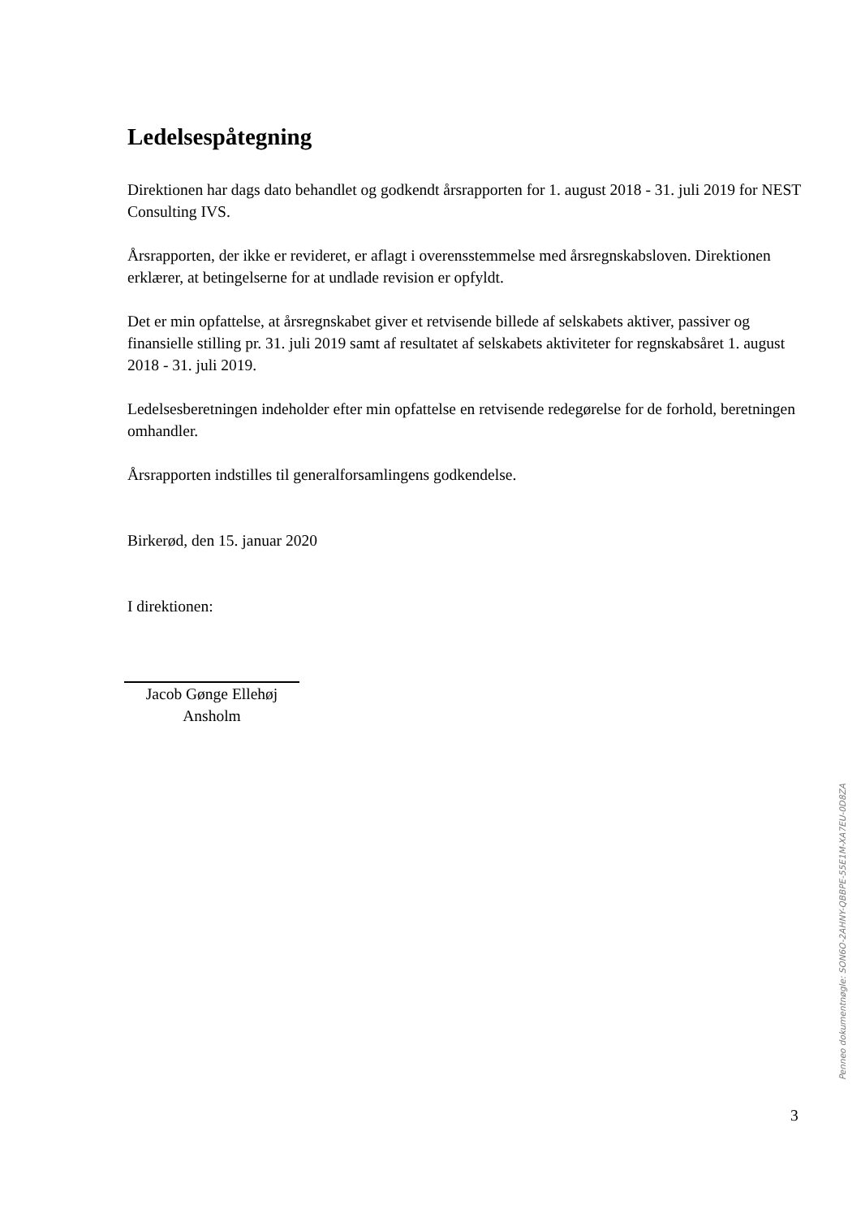Ledelsespåtegning
Direktionen har dags dato behandlet og godkendt årsrapporten for 1. august 2018 - 31. juli 2019 for NEST Consulting IVS.
Årsrapporten, der ikke er revideret, er aflagt i overensstemmelse med årsregnskabsloven. Direktionen erklærer, at betingelserne for at undlade revision er opfyldt.
Det er min opfattelse, at årsregnskabet giver et retvisende billede af selskabets aktiver, passiver og finansielle stilling pr. 31. juli 2019 samt af resultatet af selskabets aktiviteter for regnskabsåret 1. august 2018 - 31. juli 2019.
Ledelsesberetningen indeholder efter min opfattelse en retvisende redegørelse for de forhold, beretningen omhandler.
Årsrapporten indstilles til generalforsamlingens godkendelse.
Birkerød, den 15. januar 2020
I direktionen:
Jacob Gønge Ellehøj
Ansholm
Penneo dokumentnøgle: SON6O-2AHNY-QBBPE-55E1M-XA7EU-0D8ZA
3